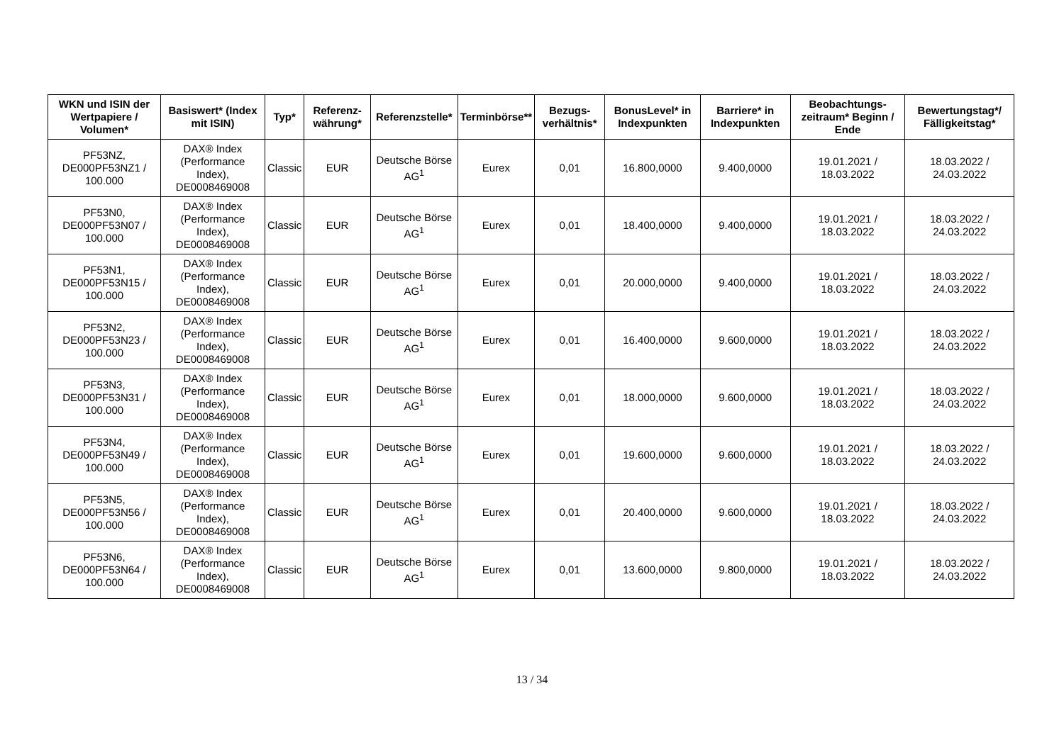| WKN und ISIN der Wertpapiere / Volumen* | Basiswert* (Index mit ISIN) | Typ* | Referenz-währung* | Referenzstelle* | Terminbörse** | Bezugs-verhältnis* | BonusLevel* in Indexpunkten | Barriere* in Indexpunkten | Beobachtungs-zeitraum* Beginn / Ende | Bewertungstag*/ Fälligkeitstag* |
| --- | --- | --- | --- | --- | --- | --- | --- | --- | --- | --- |
| PF53NZ, DE000PF53NZ1 / 100.000 | DAX® Index (Performance Index), DE0008469008 | Classic | EUR | Deutsche Börse AG<sup>1</sup> | Eurex | 0,01 | 16.800,0000 | 9.400,0000 | 19.01.2021 / 18.03.2022 | 18.03.2022 / 24.03.2022 |
| PF53N0, DE000PF53N07 / 100.000 | DAX® Index (Performance Index), DE0008469008 | Classic | EUR | Deutsche Börse AG<sup>1</sup> | Eurex | 0,01 | 18.400,0000 | 9.400,0000 | 19.01.2021 / 18.03.2022 | 18.03.2022 / 24.03.2022 |
| PF53N1, DE000PF53N15 / 100.000 | DAX® Index (Performance Index), DE0008469008 | Classic | EUR | Deutsche Börse AG<sup>1</sup> | Eurex | 0,01 | 20.000,0000 | 9.400,0000 | 19.01.2021 / 18.03.2022 | 18.03.2022 / 24.03.2022 |
| PF53N2, DE000PF53N23 / 100.000 | DAX® Index (Performance Index), DE0008469008 | Classic | EUR | Deutsche Börse AG<sup>1</sup> | Eurex | 0,01 | 16.400,0000 | 9.600,0000 | 19.01.2021 / 18.03.2022 | 18.03.2022 / 24.03.2022 |
| PF53N3, DE000PF53N31 / 100.000 | DAX® Index (Performance Index), DE0008469008 | Classic | EUR | Deutsche Börse AG<sup>1</sup> | Eurex | 0,01 | 18.000,0000 | 9.600,0000 | 19.01.2021 / 18.03.2022 | 18.03.2022 / 24.03.2022 |
| PF53N4, DE000PF53N49 / 100.000 | DAX® Index (Performance Index), DE0008469008 | Classic | EUR | Deutsche Börse AG<sup>1</sup> | Eurex | 0,01 | 19.600,0000 | 9.600,0000 | 19.01.2021 / 18.03.2022 | 18.03.2022 / 24.03.2022 |
| PF53N5, DE000PF53N56 / 100.000 | DAX® Index (Performance Index), DE0008469008 | Classic | EUR | Deutsche Börse AG<sup>1</sup> | Eurex | 0,01 | 20.400,0000 | 9.600,0000 | 19.01.2021 / 18.03.2022 | 18.03.2022 / 24.03.2022 |
| PF53N6, DE000PF53N64 / 100.000 | DAX® Index (Performance Index), DE0008469008 | Classic | EUR | Deutsche Börse AG<sup>1</sup> | Eurex | 0,01 | 13.600,0000 | 9.800,0000 | 19.01.2021 / 18.03.2022 | 18.03.2022 / 24.03.2022 |
13 / 34